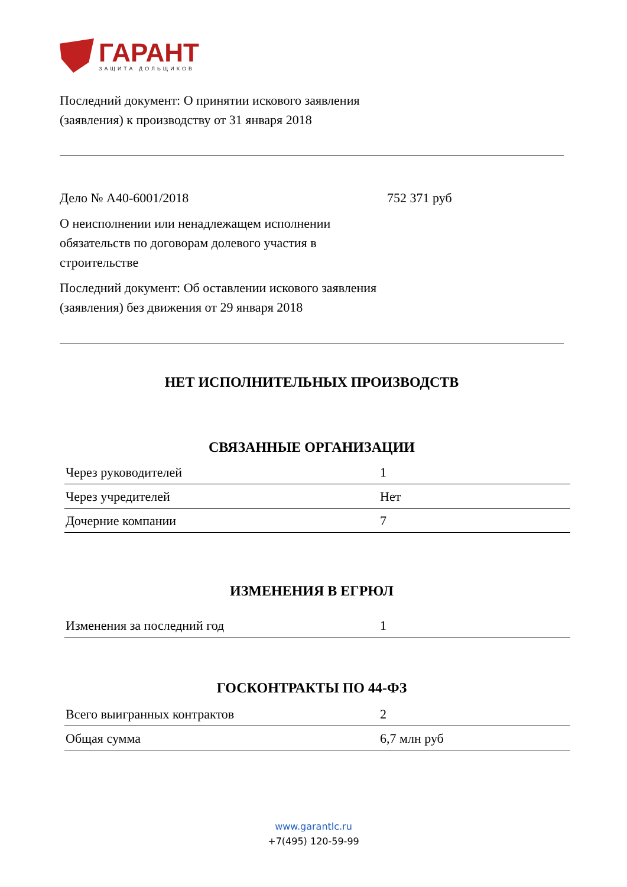ГАРАНТ
ЗАЩИТА ДОЛЬЩИКОВ
Последний документ: О принятии искового заявления (заявления) к производству от 31 января 2018
Дело № А40-6001/2018 752 371 руб
О неисполнении или ненадлежащем исполнении обязательств по договорам долевого участия в строительстве
Последний документ: Об оставлении искового заявления (заявления) без движения от 29 января 2018
НЕТ ИСПОЛНИТЕЛЬНЫХ ПРОИЗВОДСТВ
СВЯЗАННЫЕ ОРГАНИЗАЦИИ
| Через руководителей | 1 |
| Через учредителей | Нет |
| Дочерние компании | 7 |
ИЗМЕНЕНИЯ В ЕГРЮЛ
| Изменения за последний год | 1 |
ГОСКОНТРАКТЫ ПО 44-ФЗ
| Всего выигранных контрактов | 2 |
| Общая сумма | 6,7 млн руб |
www.garantlc.ru
+7(495) 120-59-99